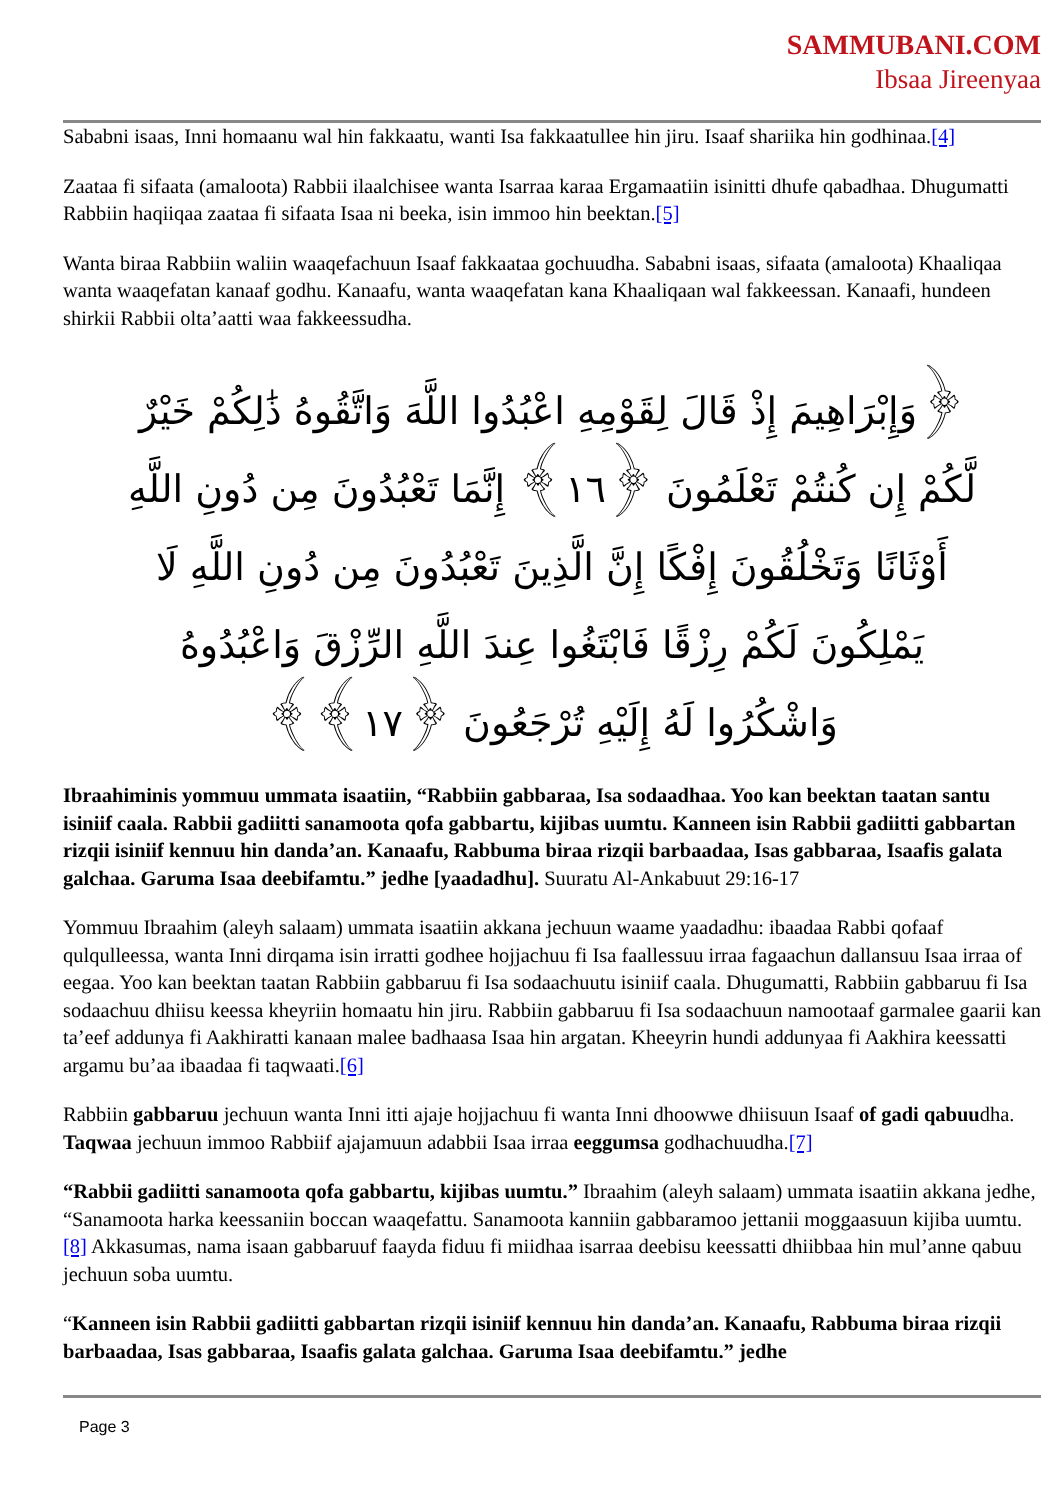SAMMUBANI.COM
Ibsaa Jireenyaa
Sababni isaas, Inni homaanu wal hin fakkaatu, wanti Isa fakkaatullee hin jiru. Isaaf shariika hin godhinaa.[4]
Zaataa fi sifaata (amaloota) Rabbii ilaalchisee wanta Isarraa karaa Ergamaatiin isinitti dhufe qabadhaa. Dhugumatti Rabbiin haqiiqaa zaataa fi sifaata Isaa ni beeka, isin immoo hin beektan.[5]
Wanta biraa Rabbiin waliin waaqefachuun Isaaf fakkaataa gochuudha. Sababni isaas, sifaata (amaloota) Khaaliqaa wanta waaqefatan kanaaf godhu. Kanaafu, wanta waaqefatan kana Khaaliqaan wal fakkeessan. Kanaafi, hundeen shirkii Rabbii olta’aatti waa fakkeessudha.
﴿وَإِبْرَاهِيمَ إِذْ قَالَ لِقَوْمِهِ اعْبُدُوا اللَّهَ وَاتَّقُوهُ ذَٰلِكُمْ خَيْرٌ لَّكُمْ إِن كُنتُمْ تَعْلَمُونَ ﴿١٦﴾ إِنَّمَا تَعْبُدُونَ مِن دُونِ اللَّهِ أَوْثَانًا وَتَخْلُقُونَ إِفْكًا إِنَّ الَّذِينَ تَعْبُدُونَ مِن دُونِ اللَّهِ لَا يَمْلِكُونَ لَكُمْ رِزْقًا فَابْتَغُوا عِندَ اللَّهِ الرِّزْقَ وَاعْبُدُوهُ وَاشْكُرُوا لَهُ إِلَيْهِ تُرْجَعُونَ ﴿١٧﴾﴾
Ibraahiminis yommuu ummata isaatiin, “Rabbiin gabbaraa, Isa sodaadhaa. Yoo kan beektan taatan santu isiniif caala. Rabbii gadiitti sanamoota qofa gabbartu, kijibas uumtu. Kanneen isin Rabbii gadiitti gabbartan rizqii isiniif kennuu hin danda’an. Kanaafu, Rabbuma biraa rizqii barbaadaa, Isas gabbaraa, Isaafis galata galchaa. Garuma Isaa deebifamtu.” jedhe [yaadadhu]. Suuratu Al-Ankabuut 29:16-17
Yommuu Ibraahim (aleyh salaam) ummata isaatiin akkana jechuun waame yaadadhu: ibaadaa Rabbi qofaaf qulqulleessa, wanta Inni dirqama isin irratti godhee hojjachuu fi Isa faallessuu irraa fagaachun dallansuu Isaa irraa of eegaa. Yoo kan beektan taatan Rabbiin gabbaruu fi Isa sodaachuutu isiniif caala. Dhugumatti, Rabbiin gabbaruu fi Isa sodaachuu dhiisu keessa kheyriin homaatu hin jiru. Rabbiin gabbaruu fi Isa sodaachuun namootaaf garmalee gaarii kan ta’eef addunya fi Aakhiratti kanaan malee badhaasa Isaa hin argatan. Kheeyrin hundi addunyaa fi Aakhira keessatti argamu bu’aa ibaadaa fi taqwaati.[6]
Rabbiin gabbaruu jechuun wanta Inni itti ajaje hojjachuu fi wanta Inni dhoowwe dhiisuun Isaaf of gadi qabuudha. Taqwaa jechuun immoo Rabbiif ajajamuun adabbii Isaa irraa eeggumsa godhachuudha.[7]
“Rabbii gadiitti sanamoota qofa gabbartu, kijibas uumtu.” Ibraahim (aleyh salaam) ummata isaatiin akkana jedhe, “Sanamoota harka keessaniin boccan waaqefattu. Sanamoota kanniin gabbaramoo jettanii moggaasuun kijiba uumtu.[8] Akkasumas, nama isaan gabbaruuf faayda fiduu fi miidhaa isarraa deebisu keessatti dhiibbaa hin mul’anne qabuu jechuun soba uumtu.
“Kanneen isin Rabbii gadiitti gabbartan rizqii isiniif kennuu hin danda’an. Kanaafu, Rabbuma biraa rizqii barbaadaa, Isas gabbaraa, Isaafis galata galchaa. Garuma Isaa deebifamtu.” jedhe
Page 3